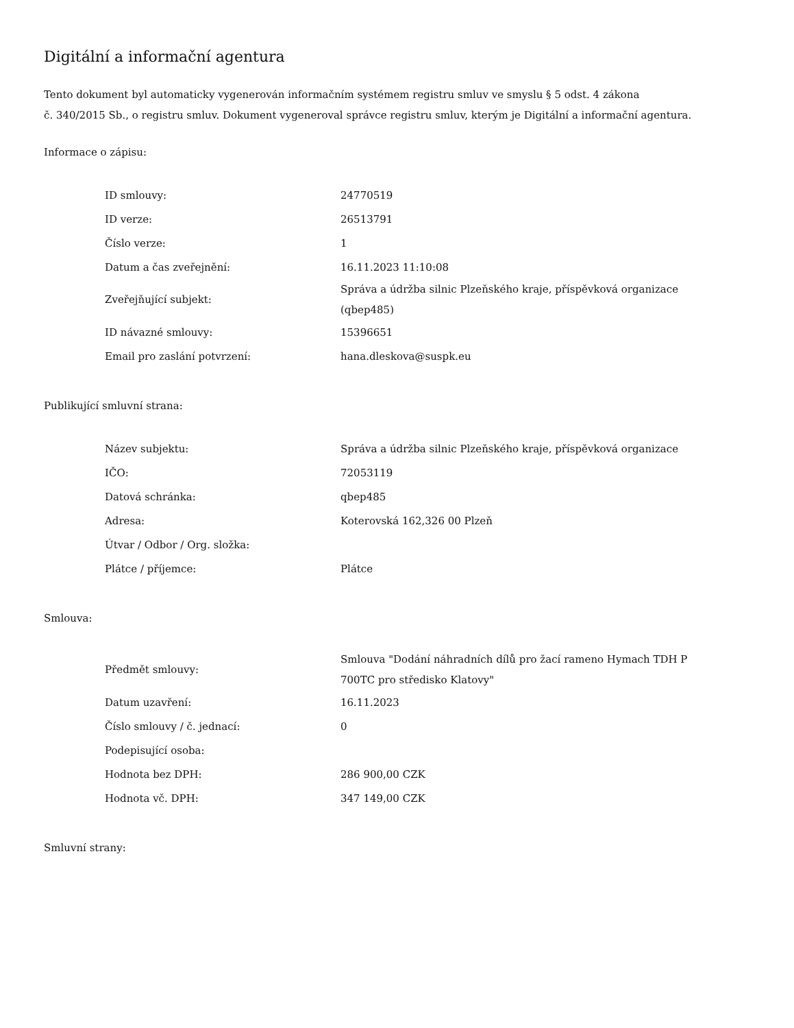Digitální a informační agentura
Tento dokument byl automaticky vygenerován informačním systémem registru smluv ve smyslu § 5 odst. 4 zákona
č. 340/2015 Sb., o registru smluv. Dokument vygeneroval správce registru smluv, kterým je Digitální a informační agentura.
Informace o zápisu:
| ID smlouvy: | 24770519 |
| ID verze: | 26513791 |
| Číslo verze: | 1 |
| Datum a čas zveřejnění: | 16.11.2023 11:10:08 |
| Zveřejňující subjekt: | Správa a údržba silnic Plzeňského kraje, příspěvková organizace (qbep485) |
| ID návazné smlouvy: | 15396651 |
| Email pro zaslání potvrzení: | hana.dleskova@suspk.eu |
Publikující smluvní strana:
| Název subjektu: | Správa a údržba silnic Plzeňského kraje, příspěvková organizace |
| IČO: | 72053119 |
| Datová schránka: | qbep485 |
| Adresa: | Koterovská 162,326 00 Plzeň |
| Útvar / Odbor / Org. složka: | |
| Plátce / příjemce: | Plátce |
Smlouva:
| Předmět smlouvy: | Smlouva "Dodání náhradních dílů pro žací rameno Hymach TDH P 700TC pro středisko Klatovy" |
| Datum uzavření: | 16.11.2023 |
| Číslo smlouvy / č. jednací: | 0 |
| Podepisující osoba: | |
| Hodnota bez DPH: | 286 900,00 CZK |
| Hodnota vč. DPH: | 347 149,00 CZK |
Smluvní strany: